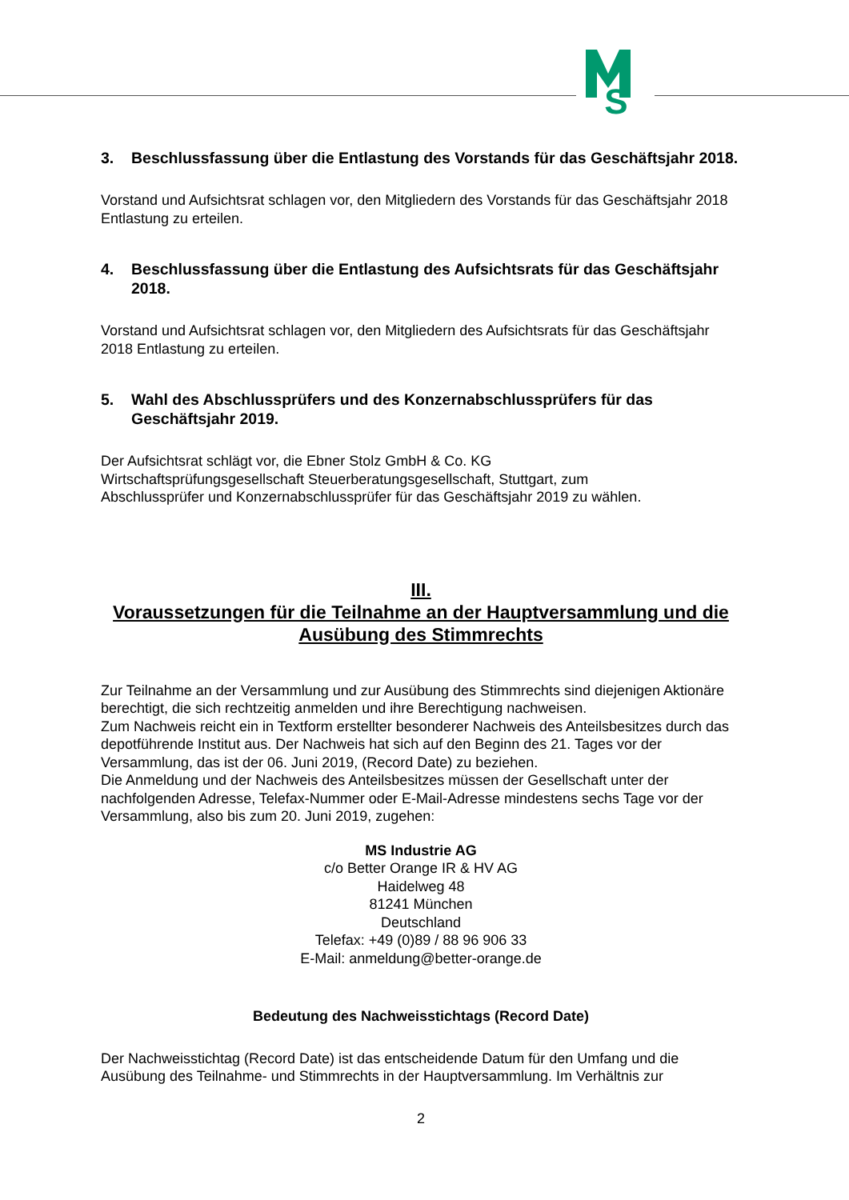S
3. Beschlussfassung über die Entlastung des Vorstands für das Geschäftsjahr 2018.
Vorstand und Aufsichtsrat schlagen vor, den Mitgliedern des Vorstands für das Geschäftsjahr 2018 Entlastung zu erteilen.
4. Beschlussfassung über die Entlastung des Aufsichtsrats für das Geschäftsjahr 2018.
Vorstand und Aufsichtsrat schlagen vor, den Mitgliedern des Aufsichtsrats für das Geschäftsjahr 2018 Entlastung zu erteilen.
5. Wahl des Abschlussprüfers und des Konzernabschlussprüfers für das Geschäftsjahr 2019.
Der Aufsichtsrat schlägt vor, die Ebner Stolz GmbH & Co. KG
Wirtschaftsprüfungsgesellschaft Steuerberatungsgesellschaft, Stuttgart, zum
Abschlussprüfer und Konzernabschlussprüfer für das Geschäftsjahr 2019 zu wählen.
III.
Voraussetzungen für die Teilnahme an der Hauptversammlung und die Ausübung des Stimmrechts
Zur Teilnahme an der Versammlung und zur Ausübung des Stimmrechts sind diejenigen Aktionäre berechtigt, die sich rechtzeitig anmelden und ihre Berechtigung nachweisen.
Zum Nachweis reicht ein in Textform erstellter besonderer Nachweis des Anteilsbesitzes durch das depotführende Institut aus. Der Nachweis hat sich auf den Beginn des 21. Tages vor der Versammlung, das ist der 06. Juni 2019, (Record Date) zu beziehen.
Die Anmeldung und der Nachweis des Anteilsbesitzes müssen der Gesellschaft unter der nachfolgenden Adresse, Telefax-Nummer oder E-Mail-Adresse mindestens sechs Tage vor der Versammlung, also bis zum 20. Juni 2019, zugehen:
MS Industrie AG
c/o Better Orange IR & HV AG
Haidelweg 48
81241 München
Deutschland
Telefax: +49 (0)89 / 88 96 906 33
E-Mail: anmeldung@better-orange.de
Bedeutung des Nachweisstichtags (Record Date)
Der Nachweisstichtag (Record Date) ist das entscheidende Datum für den Umfang und die Ausübung des Teilnahme- und Stimmrechts in der Hauptversammlung. Im Verhältnis zur
2